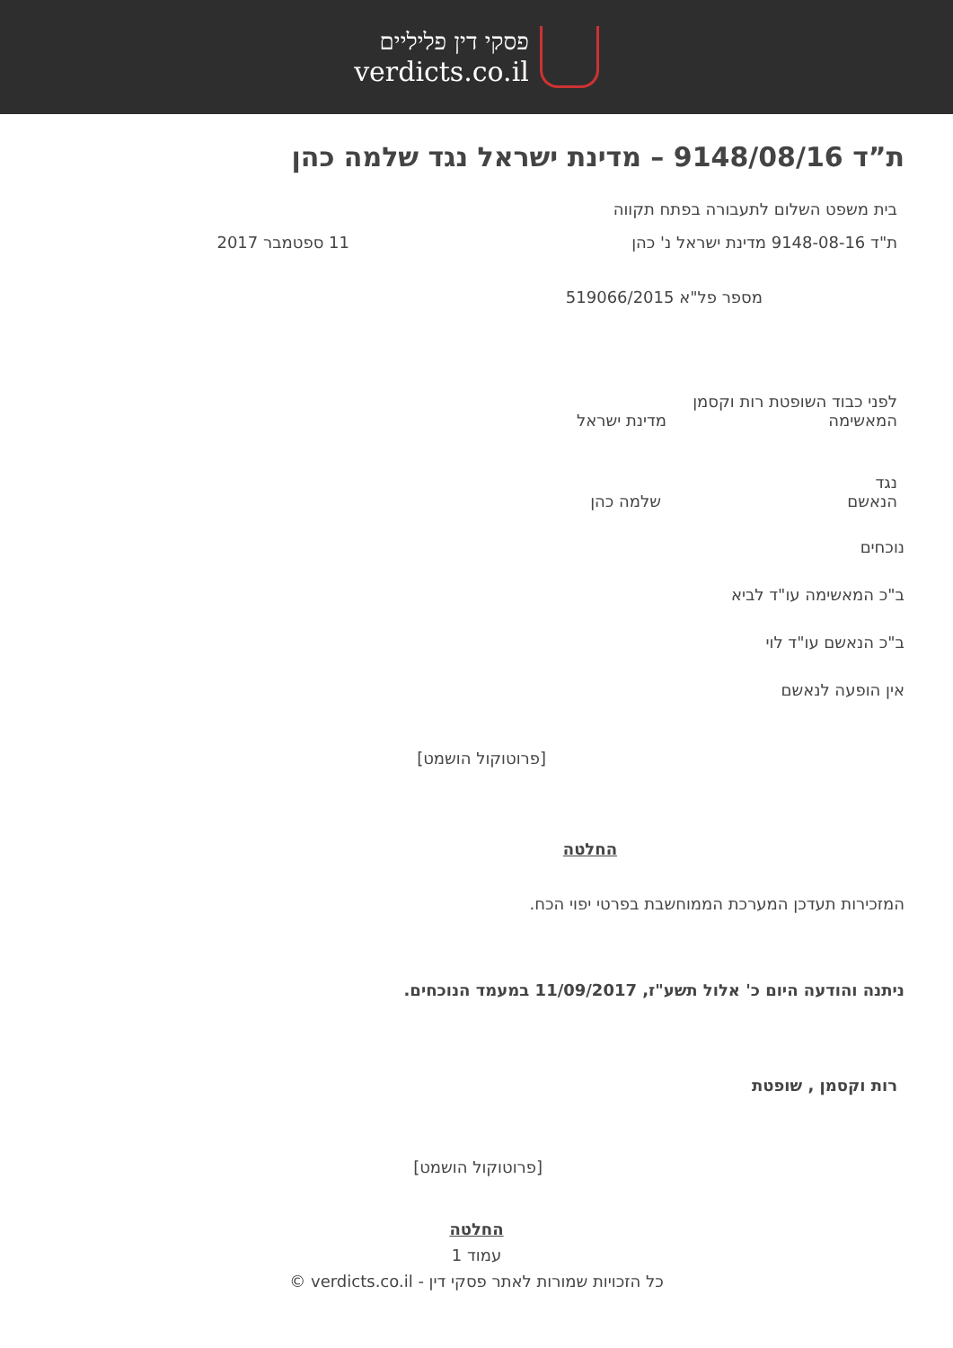פסקי דין פליליים
verdicts.co.il
ת”ד 9148/08/16 – מדינת ישראל נגד שלמה כהן
בית משפט השלום לתעבורה בפתח תקווה
ת"ד 9148-08-16 מדינת ישראל נ' כהן 11 ספטמבר 2017
מספר פל"א 519066/2015
לפני כבוד השופטת רות וקסמן
המאשימה מדינת ישראל
נגד
הנאשם שלמה כהן
נוכחים
ב"כ המאשימה עו"ד לביא
ב"כ הנאשם עו"ד לוי
אין הופעה לנאשם
[פרוטוקול הושמט]
החלטה
המזכירות תעדכן המערכת הממוחשבת בפרטי יפוי הכח.
ניתנה והודעה היום כ' אלול תשע"ז, 11/09/2017 במעמד הנוכחים.
רות וקסמן , שופטת
[פרוטוקול הושמט]
החלטה
עמוד 1
כל הזכויות שמורות לאתר פסקי דין - verdicts.co.il ©